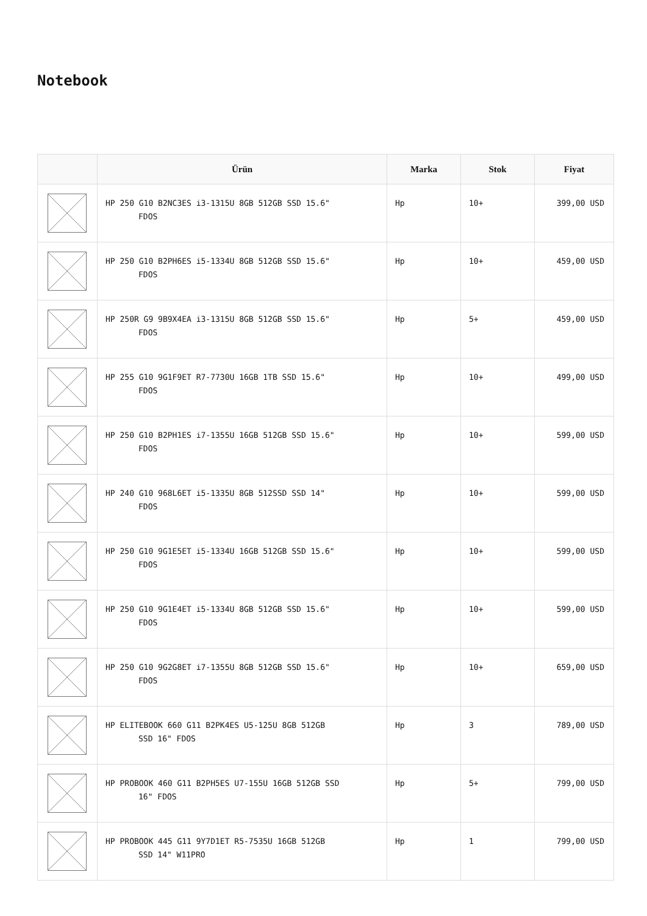Notebook
| | Ürün | Marka | Stok | Fiyat |
| --- | --- | --- | --- | --- |
| | HP 250 G10 B2NC3ES i3-1315U 8GB 512GB SSD 15.6" FDOS | Hp | 10+ | 399,00 USD |
| | HP 250 G10 B2PH6ES i5-1334U 8GB 512GB SSD 15.6" FDOS | Hp | 10+ | 459,00 USD |
| | HP 250R G9 9B9X4EA i3-1315U 8GB 512GB SSD 15.6" FDOS | Hp | 5+ | 459,00 USD |
| | HP 255 G10 9G1F9ET R7-7730U 16GB 1TB SSD 15.6" FDOS | Hp | 10+ | 499,00 USD |
| | HP 250 G10 B2PH1ES i7-1355U 16GB 512GB SSD 15.6" FDOS | Hp | 10+ | 599,00 USD |
| | HP 240 G10 968L6ET i5-1335U 8GB 512SSD SSD 14" FDOS | Hp | 10+ | 599,00 USD |
| | HP 250 G10 9G1E5ET i5-1334U 16GB 512GB SSD 15.6" FDOS | Hp | 10+ | 599,00 USD |
| | HP 250 G10 9G1E4ET i5-1334U 8GB 512GB SSD 15.6" FDOS | Hp | 10+ | 599,00 USD |
| | HP 250 G10 9G2G8ET i7-1355U 8GB 512GB SSD 15.6" FDOS | Hp | 10+ | 659,00 USD |
| | HP ELITEBOOK 660 G11 B2PK4ES U5-125U 8GB 512GB SSD 16" FDOS | Hp | 3 | 789,00 USD |
| | HP PROBOOK 460 G11 B2PH5ES U7-155U 16GB 512GB SSD 16" FDOS | Hp | 5+ | 799,00 USD |
| | HP PROBOOK 445 G11 9Y7D1ET R5-7535U 16GB 512GB SSD 14" W11PRO | Hp | 1 | 799,00 USD |